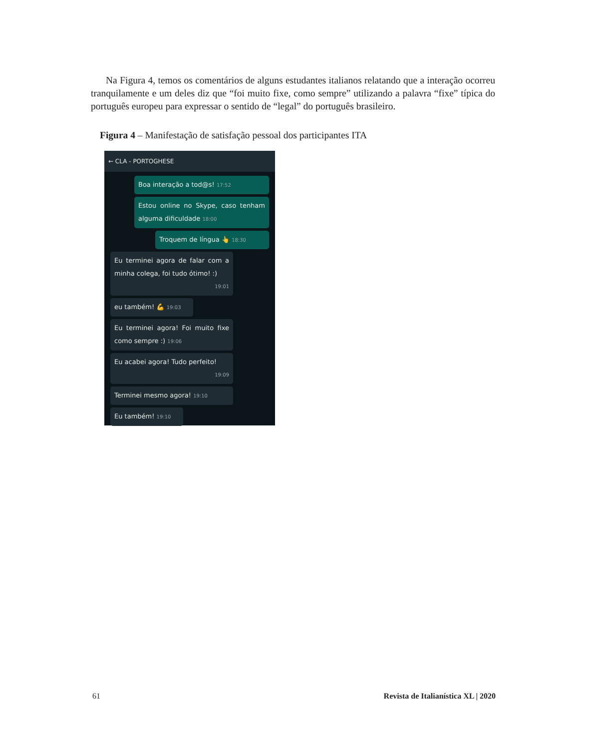Na Figura 4, temos os comentários de alguns estudantes italianos relatando que a interação ocorreu tranquilamente e um deles diz que “foi muito fixe, como sempre” utilizando a palavra “fixe” típica do português europeu para expressar o sentido de “legal” do português brasileiro.
Figura 4 – Manifestação de satisfação pessoal dos participantes ITA
← CLA - PORTOGHESE
Boa interação a tod@s! 17:52
Estou online no Skype, caso tenham alguma dificuldade 18:00
Troquem de língua 👆 18:30
Eu terminei agora de falar com a minha colega, foi tudo ótimo! :)
19:01
eu também! 💪 19:03
Eu terminei agora! Foi muito fixe como sempre :) 19:06
Eu acabei agora! Tudo perfeito!
19:09
Terminei mesmo agora! 19:10
Eu também! 19:10
61 Revista de Italianística XL | 2020